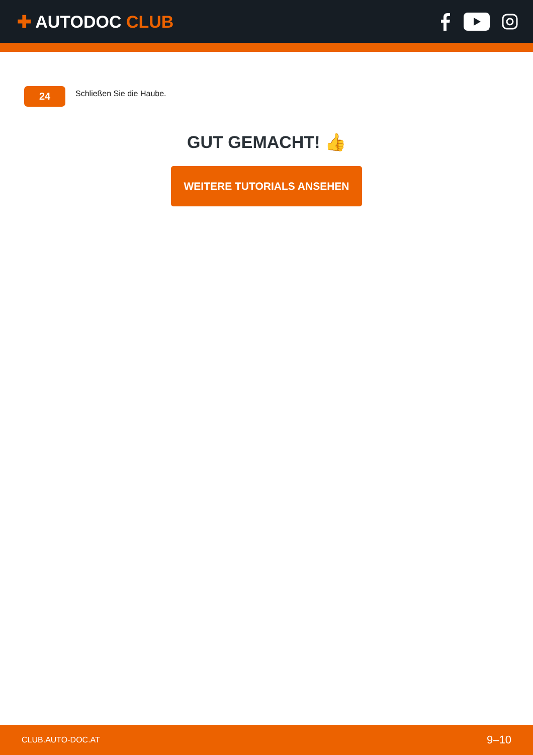✚ AUTODOC CLUB
24
Schließen Sie die Haube.
GUT GEMACHT! 👍
WEITERE TUTORIALS ANSEHEN
CLUB.AUTO-DOC.AT 9–10